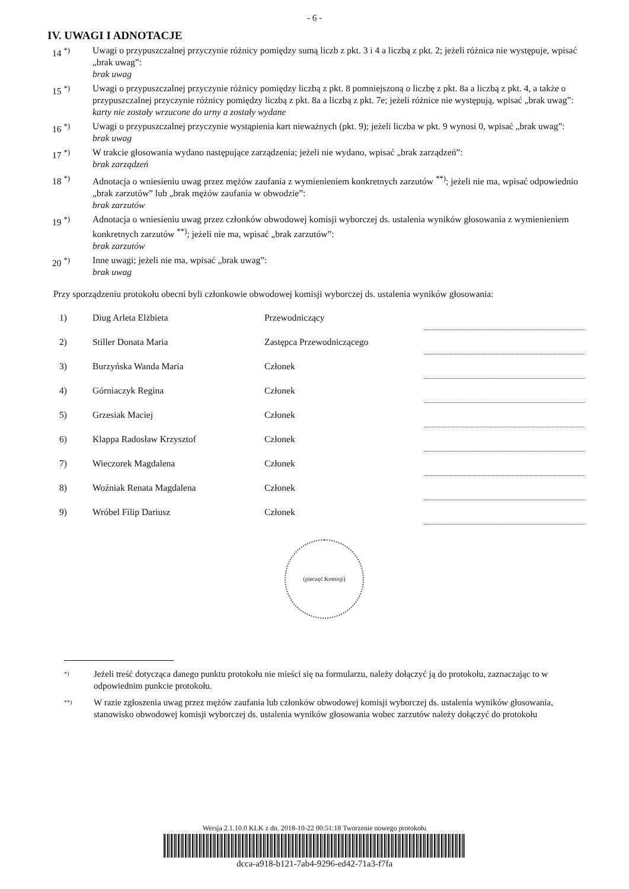- 6 -
IV. UWAGI I ADNOTACJE
14 <sup>*)</sup> Uwagi o przypuszczalnej przyczynie różnicy pomiędzy sumą liczb z pkt. 3 i 4 a liczbą z pkt. 2; jeżeli różnica nie występuje, wpisać „brak uwag”:
brak uwag
15 <sup>*)</sup> Uwagi o przypuszczalnej przyczynie różnicy pomiędzy liczbą z pkt. 8 pomniejszoną o liczbę z pkt. 8a a liczbą z pkt. 4, a także o przypuszczalnej przyczynie różnicy pomiędzy liczbą z pkt. 8a a liczbą z pkt. 7e; jeżeli różnice nie występują, wpisać „brak uwag”:
karty nie zostały wrzucone do urny a zostały wydane
16 <sup>*)</sup> Uwagi o przypuszczalnej przyczynie wystąpienia kart nieważnych (pkt. 9); jeżeli liczba w pkt. 9 wynosi 0, wpisać „brak uwag”:
brak uwag
17 <sup>*)</sup> W trakcie głosowania wydano następujące zarządzenia; jeżeli nie wydano, wpisać „brak zarządzeń”:
brak zarządzeń
18 <sup>*)</sup> Adnotacja o wniesieniu uwag przez mężów zaufania z wymienieniem konkretnych zarzutów <sup>**)</sup>; jeżeli nie ma, wpisać odpowiednio „brak zarzutów” lub „brak mężów zaufania w obwodzie”:
brak zarzutów
19 <sup>*)</sup> Adnotacja o wniesieniu uwag przez członków obwodowej komisji wyborczej ds. ustalenia wyników głosowania z wymienieniem konkretnych zarzutów <sup>**)</sup>; jeżeli nie ma, wpisać „brak zarzutów”:
brak zarzutów
20 <sup>*)</sup> Inne uwagi; jeżeli nie ma, wpisać „brak uwag”:
brak uwag
Przy sporządzeniu protokołu obecni byli członkowie obwodowej komisji wyborczej ds. ustalenia wyników głosowania:
| 1) | Diug Arleta Elżbieta | Przewodniczący | |
| 2) | Stiller Donata Maria | Zastępca Przewodniczącego | |
| 3) | Burzyńska Wanda Maria | Członek | |
| 4) | Górniaczyk Regina | Członek | |
| 5) | Grzesiak Maciej | Członek | |
| 6) | Klappa Radosław Krzysztof | Członek | |
| 7) | Wieczorek Magdalena | Członek | |
| 8) | Woźniak Renata Magdalena | Członek | |
| 9) | Wróbel Filip Dariusz | Członek | |
(pieczęć Komisji)
*)
Jeżeli treść dotycząca danego punktu protokołu nie mieści się na formularzu, należy dołączyć ją do protokołu, zaznaczając to w odpowiednim punkcie protokołu.
**)
W razie zgłoszenia uwag przez mężów zaufania lub członków obwodowej komisji wyborczej ds. ustalenia wyników głosowania, stanowisko obwodowej komisji wyborczej ds. ustalenia wyników głosowania wobec zarzutów należy dołączyć do protokołu
Wersja 2.1.10.0 KLK z dn. 2018-10-22 00:51:18 Tworzenie nowego protokołu
dcca-a918-b121-7ab4-9296-ed42-71a3-f7fa